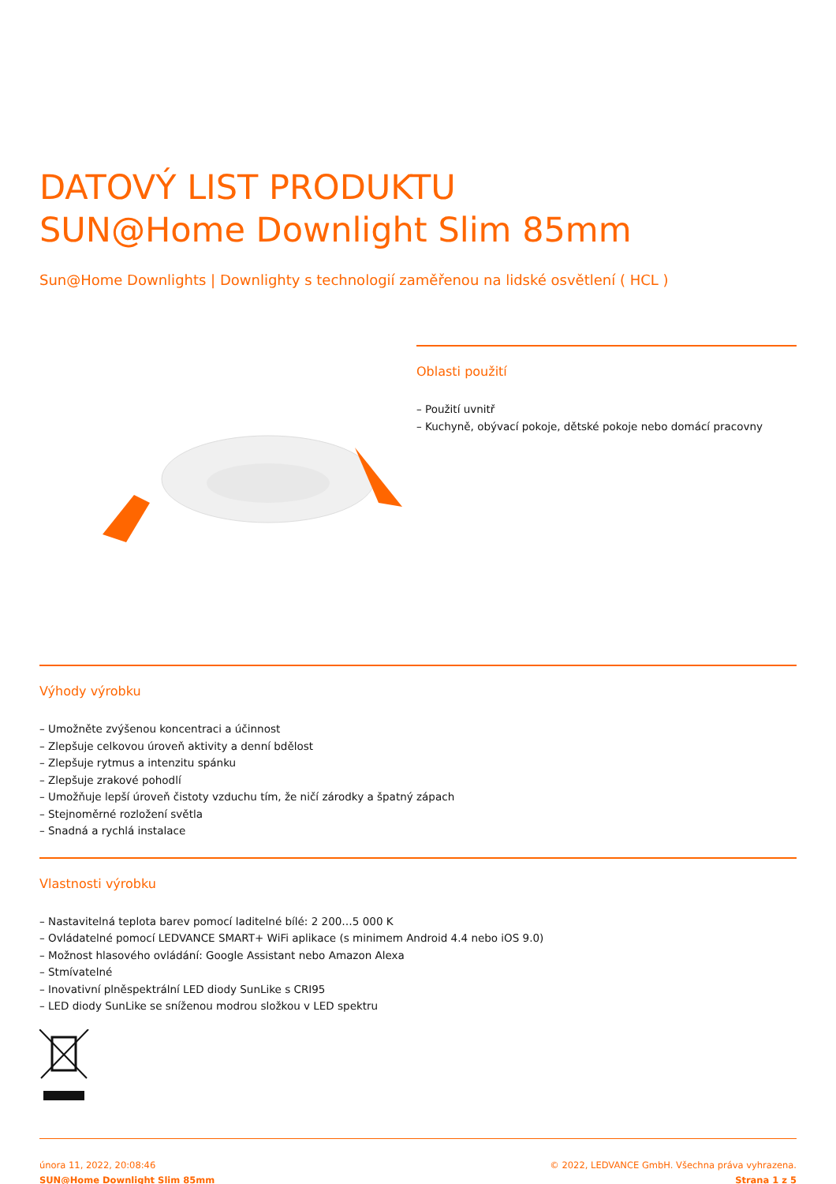DATOVÝ LIST PRODUKTU
SUN@Home Downlight Slim 85mm
Sun@Home Downlights | Downlighty s technologií zaměřenou na lidské osvětlení ( HCL )
Oblasti použití
– Použití uvnitř
– Kuchyně, obývací pokoje, dětské pokoje nebo domácí pracovny
Výhody výrobku
– Umožněte zvýšenou koncentraci a účinnost
– Zlepšuje celkovou úroveň aktivity a denní bdělost
– Zlepšuje rytmus a intenzitu spánku
– Zlepšuje zrakové pohodlí
– Umožňuje lepší úroveň čistoty vzduchu tím, že ničí zárodky a špatný zápach
– Stejnoměrné rozložení světla
– Snadná a rychlá instalace
Vlastnosti výrobku
– Nastavitelná teplota barev pomocí laditelné bílé: 2 200…5 000 K
– Ovládatelné pomocí LEDVANCE SMART+ WiFi aplikace (s minimem Android 4.4 nebo iOS 9.0)
– Možnost hlasového ovládání: Google Assistant nebo Amazon Alexa
– Stmívatelné
– Inovativní plněspektrální LED diody SunLike s CRI95
– LED diody SunLike se sníženou modrou složkou v LED spektru
února 11, 2022, 20:08:46
SUN@Home Downlight Slim 85mm
© 2022, LEDVANCE GmbH. Všechna práva vyhrazena.
Strana 1 z 5